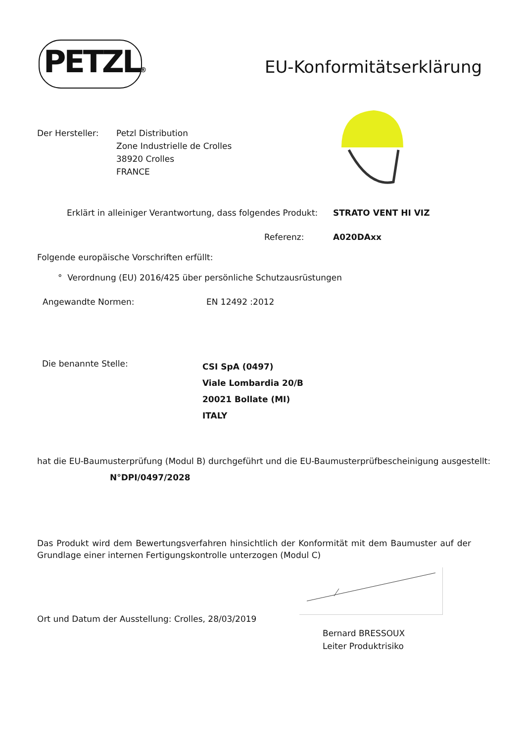PETZL® EU-Konformitätserklärung
Der Hersteller:
Petzl Distribution
Zone Industrielle de Crolles
38920 Crolles
FRANCE
Erklärt in alleiniger Verantwortung, dass folgendes Produkt:
STRATO VENT HI VIZ
Referenz: A020DAxx
Folgende europäische Vorschriften erfüllt:
° Verordnung (EU) 2016/425 über persönliche Schutzausrüstungen
Angewandte Normen: EN 12492 :2012
Die benannte Stelle:
CSI SpA (0497)
Viale Lombardia 20/B
20021 Bollate (MI)
ITALY
hat die EU-Baumusterprüfung (Modul B) durchgeführt und die EU-Baumusterprüfbescheinigung ausgestellt:
N°DPI/0497/2028
Das Produkt wird dem Bewertungsverfahren hinsichtlich der Konformität mit dem Baumuster auf der Grundlage einer internen Fertigungskontrolle unterzogen (Modul C)
Ort und Datum der Ausstellung: Crolles, 28/03/2019
Bernard BRESSOUX
Leiter Produktrisiko